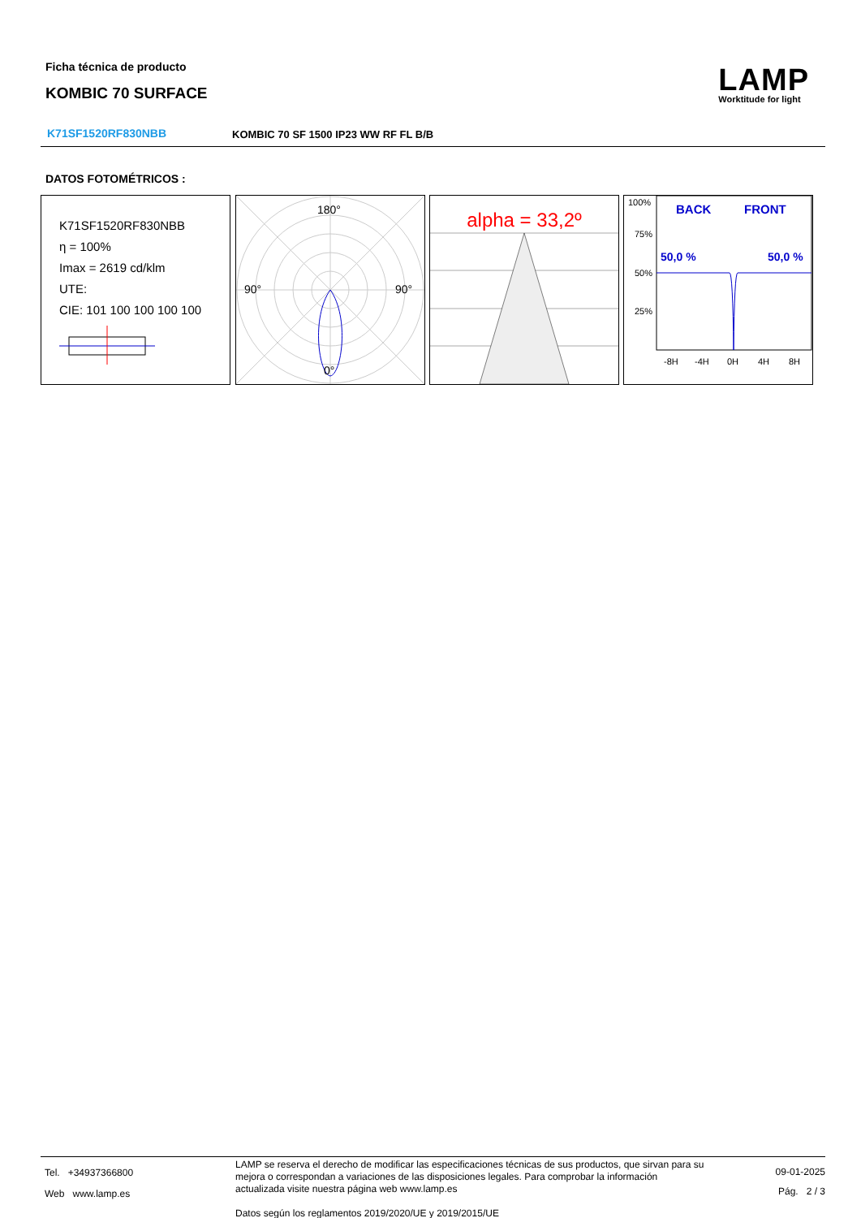Ficha técnica de producto
KOMBIC 70 SURFACE
LAMP
Worktitude for light
K71SF1520RF830NBB
KOMBIC 70 SF 1500 IP23 WW RF FL B/B
DATOS FOTOMÉTRICOS :
K71SF1520RF830NBB
η = 100%
Imax = 2619 cd/klm
UTE:
CIE: 101 100 100 100 100
180°
90°
90°
0°
alpha = 33,2º
100%
75%
50%
25%
BACK
FRONT
50,0 %
50,0 %
-8H
-4H
0H
4H
8H
Tel. +34937366800
Web www.lamp.es
LAMP se reserva el derecho de modificar las especificaciones técnicas de sus productos, que sirvan para su mejora o correspondan a variaciones de las disposiciones legales. Para comprobar la información actualizada visite nuestra página web www.lamp.es
Datos según los reglamentos 2019/2020/UE y 2019/2015/UE
09-01-2025
Pág. 2 / 3